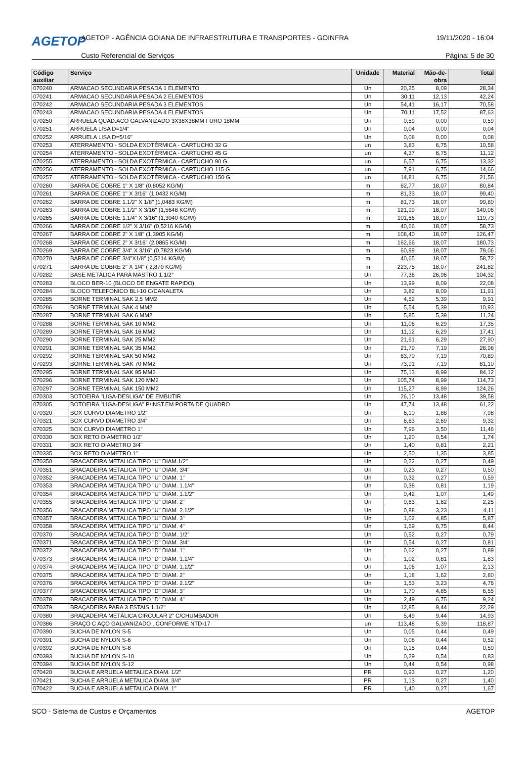AGETOP
AGETOP - AGÊNCIA GOIANA DE INFRAESTRUTURA E TRANSPORTES - GOINFRA
19/11/2020 - 16:04
Custo Referencial de Serviços Página: 5 de 30
| Código auxiliar | Serviço | Unidade | Material | Mão-de-obra | Total |
| --- | --- | --- | --- | --- | --- |
| 070240 | ARMACAO SECUNDARIA PESADA 1 ELEMENTO | Un | 20,25 | 8,09 | 28,34 |
| 070241 | ARMACAO SECUNDARIA PESADA 2 ELEMENTOS | Un | 30,11 | 12,13 | 42,24 |
| 070242 | ARMACAO SECUNDARIA PESADA 3 ELEMENTOS | Un | 54,41 | 16,17 | 70,58 |
| 070243 | ARMACAO SECUNDARIA PESADA 4 ELEMENTOS | Un | 70,11 | 17,52 | 87,63 |
| 070250 | ARRUELA QUAD.ACO GALVANIZADO 3X38X38MM FURO 18MM | Un | 0,59 | 0,00 | 0,59 |
| 070251 | ARRUELA LISA D=1/4" | Un | 0,04 | 0,00 | 0,04 |
| 070252 | ARRUELA LISA D=5/16" | Un | 0,08 | 0,00 | 0,08 |
| 070253 | ATERRAMENTO - SOLDA EXOTÉRMICA - CARTUCHO 32 G | un | 3,83 | 6,75 | 10,58 |
| 070254 | ATERRAMENTO - SOLDA EXOTÉRMICA - CARTUCHO 45 G | un | 4,37 | 6,75 | 11,12 |
| 070255 | ATERRAMENTO - SOLDA EXOTÉRMICA - CARTUCHO 90 G | un | 6,57 | 6,75 | 13,32 |
| 070256 | ATERRAMENTO - SOLDA EXOTÉRMICA - CARTUCHO 115 G | un | 7,91 | 6,75 | 14,66 |
| 070257 | ATERRAMENTO - SOLDA EXOTÉRMICA - CARTUCHO 150 G | un | 14,81 | 6,75 | 21,56 |
| 070260 | BARRA DE COBRE 1" X 1/8" (0,8052 KG/M) | m | 62,77 | 18,07 | 80,84 |
| 070261 | BARRA DE COBRE 1" X 3/16" (1,0432 KG/M) | m | 81,33 | 18,07 | 99,40 |
| 070262 | BARRA DE COBRE 1.1/2" X 1/8" (1,0483 KG/M) | m | 81,73 | 18,07 | 99,80 |
| 070263 | BARRA DE COBRE 1.1/2" X 3/16" (1,5648 KG/M) | m | 121,99 | 18,07 | 140,06 |
| 070265 | BARRA DE COBRE 1.1/4" X 3/16" (1,3040 KG/M) | m | 101,66 | 18,07 | 119,73 |
| 070266 | BARRA DE COBRE 1/2" X 3/16" (0,5216 KG/M) | m | 40,66 | 18,07 | 58,73 |
| 070267 | BARRA DE COBRE 2" X 1/8" (1,3905 KG/M) | m | 108,40 | 18,07 | 126,47 |
| 070268 | BARRA DE COBRE 2" X 3/16" (2,0865 KG/M) | m | 162,66 | 18,07 | 180,73 |
| 070269 | BARRA DE COBRE 3/4" X 3/16" (0,7823 KG/M) | m | 60,99 | 18,07 | 79,06 |
| 070270 | BARRA DE COBRE 3/4"X1/8" (0,5214 KG/M) | m | 40,65 | 18,07 | 58,72 |
| 070271 | BARRA DE COBRE 2" X 1/4" ( 2,870 KG/M) | m | 223,75 | 18,07 | 241,82 |
| 070282 | BASE METÁLICA PARA MASTRO 1.1/2" | Un | 77,36 | 26,96 | 104,32 |
| 070283 | BLOCO BER-10 (BLOCO DE ENGATE RAPIDO) | Un | 13,99 | 8,09 | 22,08 |
| 070284 | BLOCO TELEFONICO BLI-10 C/CANALETA | Un | 3,82 | 8,09 | 11,91 |
| 070285 | BORNE TERMINAL SAK 2,5 MM2 | Un | 4,52 | 5,39 | 9,91 |
| 070286 | BORNE TERMINAL SAK 4 MM2 | Un | 5,54 | 5,39 | 10,93 |
| 070287 | BORNE TERMINAL SAK 6 MM2 | Un | 5,85 | 5,39 | 11,24 |
| 070288 | BORNE TERMINAL SAK 10 MM2 | Un | 11,06 | 6,29 | 17,35 |
| 070289 | BORNE TERMINAL SAK 16 MM2 | Un | 11,12 | 6,29 | 17,41 |
| 070290 | BORNE TERMINAL SAK 25 MM2 | Un | 21,61 | 6,29 | 27,90 |
| 070291 | BORNE TERMINAL SAK 35 MM2 | Un | 21,79 | 7,19 | 28,98 |
| 070292 | BORNE TERMINAL SAK 50 MM2 | Un | 63,70 | 7,19 | 70,89 |
| 070293 | BORNE TERMINAL SAK 70 MM2 | Un | 73,91 | 7,19 | 81,10 |
| 070295 | BORNE TERMINAL SAK 95 MM2 | Un | 75,13 | 8,99 | 84,12 |
| 070296 | BORNE TERMINAL SAK 120 MM2 | Un | 105,74 | 8,99 | 114,73 |
| 070297 | BORNE TERMINAL SAK 150 MM2 | Un | 115,27 | 8,99 | 124,26 |
| 070303 | BOTOEIRA "LIGA-DESLIGA" DE EMBUTIR | Un | 26,10 | 13,48 | 39,58 |
| 070305 | BOTOEIRA "LIGA-DESLIGA" P/INST.EM PORTA DE QUADRO | Un | 47,74 | 13,48 | 61,22 |
| 070320 | BOX CURVO DIAMETRO 1/2" | Un | 6,10 | 1,88 | 7,98 |
| 070321 | BOX CURVO DIAMETRO 3/4" | Un | 6,63 | 2,69 | 9,32 |
| 070325 | BOX CURVO DIAMETRO 1" | Un | 7,96 | 3,50 | 11,46 |
| 070330 | BOX RETO DIAMETRO 1/2" | Un | 1,20 | 0,54 | 1,74 |
| 070331 | BOX RETO DIAMETRO 3/4" | Un | 1,40 | 0,81 | 2,21 |
| 070335 | BOX RETO DIAMETRO 1" | Un | 2,50 | 1,35 | 3,85 |
| 070350 | BRACADEIRA METALICA TIPO "U" DIAM.1/2" | Un | 0,22 | 0,27 | 0,49 |
| 070351 | BRACADEIRA METALICA TIPO "U" DIAM. 3/4" | Un | 0,23 | 0,27 | 0,50 |
| 070352 | BRACADEIRA METALICA TIPO "U" DIAM. 1" | Un | 0,32 | 0,27 | 0,59 |
| 070353 | BRACADEIRA METALICA TIPO "U" DIAM. 1.1/4" | Un | 0,38 | 0,81 | 1,19 |
| 070354 | BRACADEIRA METALICA TIPO "U" DIAM. 1.1/2" | Un | 0,42 | 1,07 | 1,49 |
| 070355 | BRACADEIRA METALICA TIPO "U" DIAM. 2" | Un | 0,63 | 1,62 | 2,25 |
| 070356 | BRACADEIRA METALICA TIPO "U" DIAM. 2.1/2" | Un | 0,88 | 3,23 | 4,11 |
| 070357 | BRACADEIRA METALICA TIPO "U" DIAM. 3" | Un | 1,02 | 4,85 | 5,87 |
| 070358 | BRACADEIRA METALICA TIPO "U" DIAM. 4" | Un | 1,69 | 6,75 | 8,44 |
| 070370 | BRACADEIRA METALICA TIPO "D" DIAM. 1/2" | Un | 0,52 | 0,27 | 0,79 |
| 070371 | BRACADEIRA METALICA TIPO "D" DIAM. 3/4" | Un | 0,54 | 0,27 | 0,81 |
| 070372 | BRACADEIRA METALICA TIPO "D" DIAM. 1" | Un | 0,62 | 0,27 | 0,89 |
| 070373 | BRACADEIRA METALICA TIPO "D" DIAM. 1.1/4" | Un | 1,02 | 0,81 | 1,83 |
| 070374 | BRACADEIRA METALICA TIPO "D" DIAM. 1.1/2" | Un | 1,06 | 1,07 | 2,13 |
| 070375 | BRACADEIRA METALICA TIPO "D" DIAM. 2" | Un | 1,18 | 1,62 | 2,80 |
| 070376 | BRACADEIRA METALICA TIPO "D" DIAM. 2.1/2" | Un | 1,53 | 3,23 | 4,76 |
| 070377 | BRACADEIRA METALICA TIPO "D" DIAM. 3" | Un | 1,70 | 4,85 | 6,55 |
| 070378 | BRACADEIRA METALICA TIPO "D" DIAM. 4" | Un | 2,49 | 6,75 | 9,24 |
| 070379 | BRAÇADEIRA PARA 3 ESTAIS 1.1/2" | Un | 12,85 | 9,44 | 22,29 |
| 070380 | BRAÇADEIRA METÁLICA CIRCULAR 2" C/CHUMBADOR | Un | 5,49 | 9,44 | 14,93 |
| 070386 | BRAÇO C AÇO GALVANIZADO , CONFORME NTD-17 | un | 113,48 | 5,39 | 118,87 |
| 070390 | BUCHA DE NYLON S-5 | Un | 0,05 | 0,44 | 0,49 |
| 070391 | BUCHA DE NYLON S-6 | Un | 0,08 | 0,44 | 0,52 |
| 070392 | BUCHA DE NYLON S-8 | Un | 0,15 | 0,44 | 0,59 |
| 070393 | BUCHA DE NYLON S-10 | Un | 0,29 | 0,54 | 0,83 |
| 070394 | BUCHA DE NYLON S-12 | Un | 0,44 | 0,54 | 0,98 |
| 070420 | BUCHA E ARRUELA METALICA DIAM. 1/2" | PR | 0,93 | 0,27 | 1,20 |
| 070421 | BUCHA E ARRUELA METALICA DIAM. 3/4" | PR | 1,13 | 0,27 | 1,40 |
| 070422 | BUCHA E ARRUELA METALICA DIAM. 1" | PR | 1,40 | 0,27 | 1,67 |
SCO - Sistema de Custos e Orçamentos AGETOP